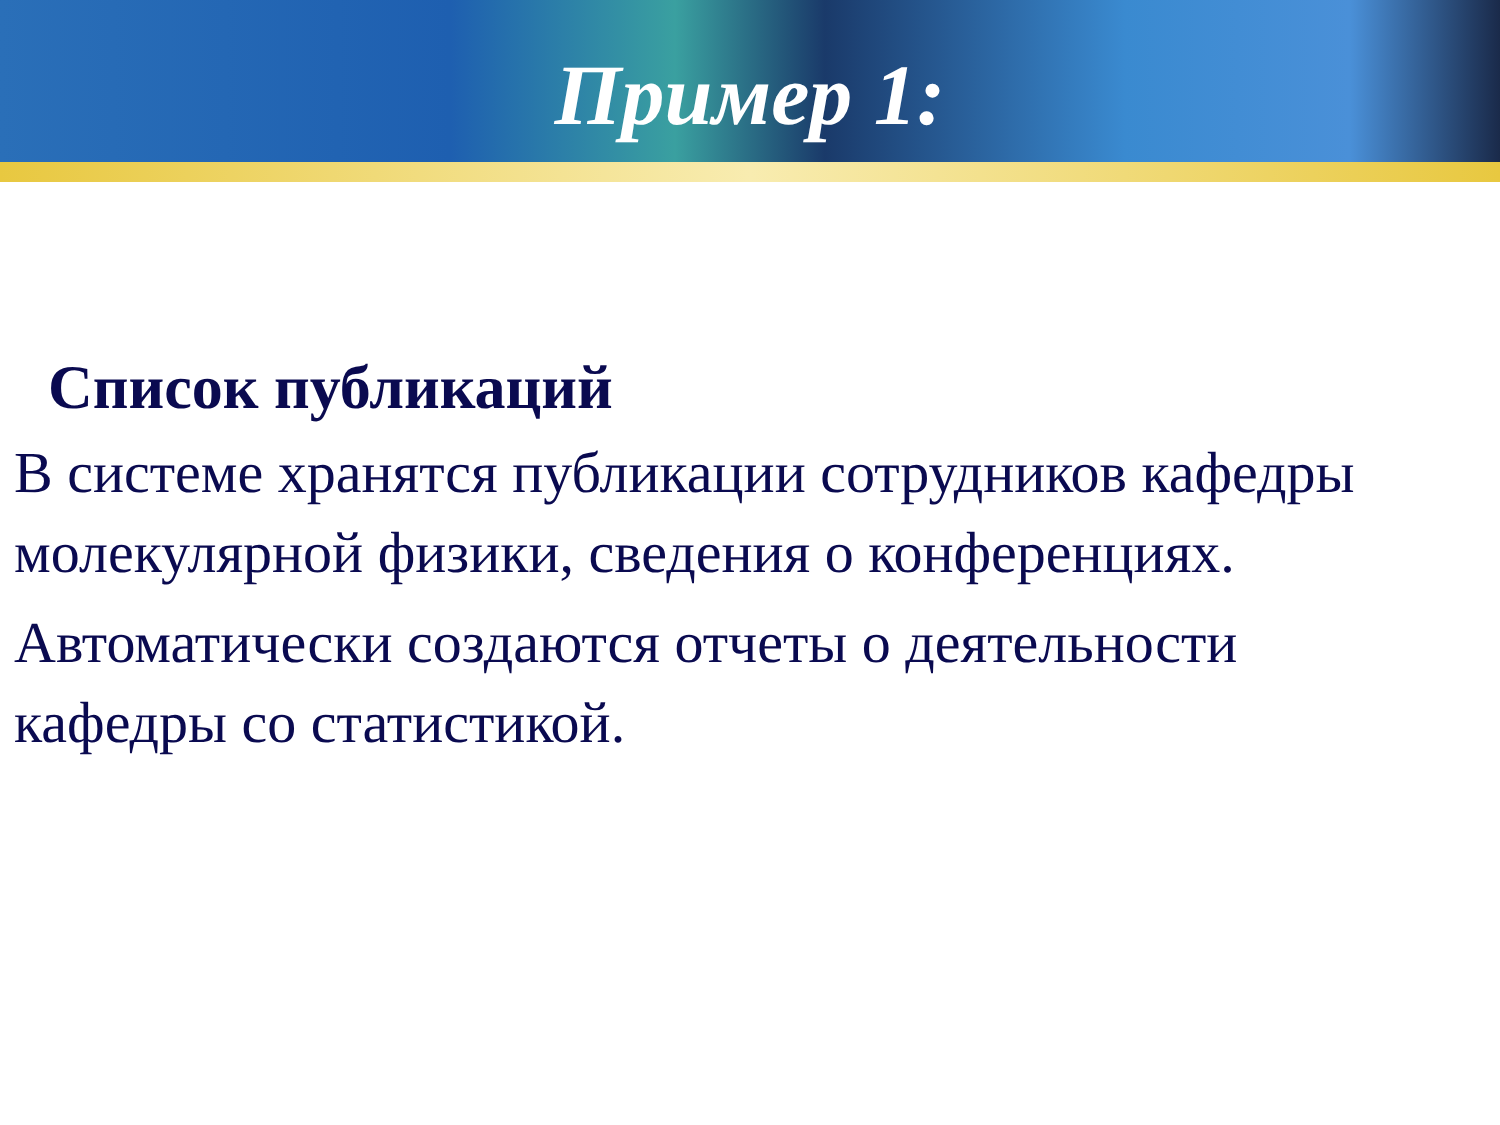Пример 1:
Список публикаций
В системе хранятся публикации сотрудников кафедры молекулярной физики, сведения о конференциях.
Автоматически создаются отчеты о деятельности кафедры со статистикой.